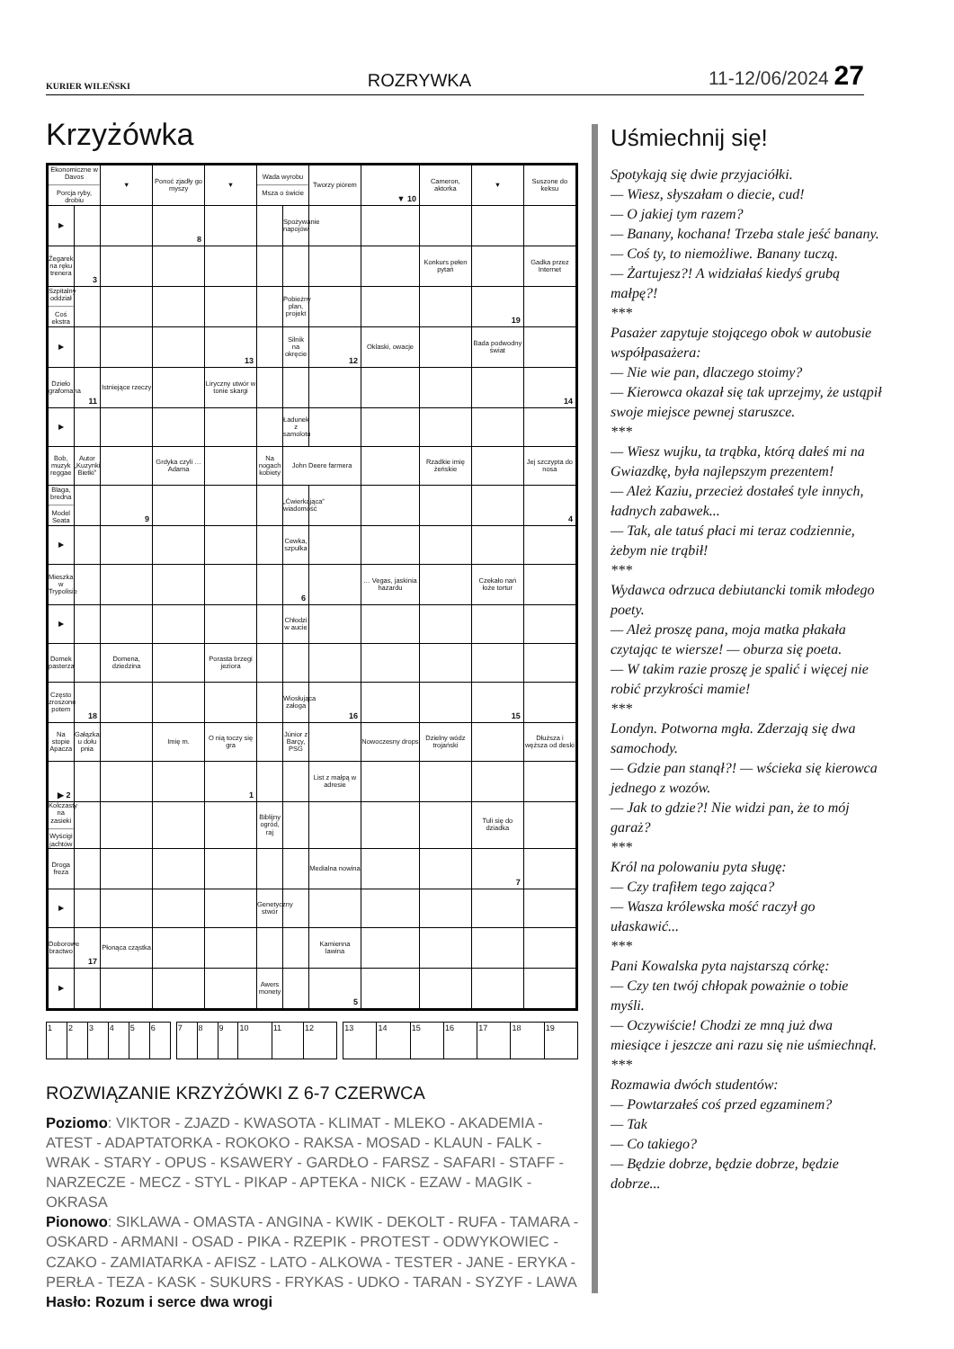KURIER WILEŃSKI ROZRYWKA 11-12/06/2024 27
Krzyżówka
| Ekonomiczne w Davos Porcja ryby, drobiu | | ▼ | Ponoć zjadły go myszy | ▼ | Wada wyrobu Msza o świcie | | Tworzy piórem | ▼ 10 | Cameron, aktorka | ▼ | Suszone do keksu |
| ▶ | | | 8 | | | Spożywanie napojów | | | | | |
| Żegarek na ręku trenera | 3 | | | | | | | | Konkurs pełen pytań | | Gadka przez Internet |
| Szpitalny oddział Coś ekstra | | | | | | Pobieżny plan, projekt | | | | 19 | |
| ▶ | | | | 13 | | Silnik na okręcie | 12 | Oklaski, owacje | | Bada podwodny świat | |
| Dzieło grafomana | 11 | Istniejące rzeczy | | Liryczny utwór w tonie skargi | | | | | | | 14 |
| ▶ | | | | | | Ładunek z samolotu | | | | | |
| Bob, muzyk reggae | Autor „Kuzynki Bietki” | | Grdyka czyli … Adama | | Na nogach kobiety | John Deere farmera | | | Rzadkie imię żeńskie | | Jej szczypta do nosa |
| Blaga, bredna Model Seata | | 9 | | | | „Ćwierkająca” wiadomość | | | | | 4 |
| ▶ | | | | | | Cewka, szpulka | | | | | |
| Mieszka w Trypolisie | | | | | | 6 | | … Vegas, jaskinia hazardu | | Czekało nań łoże tortur | |
| ▶ | | | | | | Chłodzi w aucie | | | | | |
| Domek pasterza | | Domena, dziedzina | | Porasta brzegi jeziora | | | | | | | |
| Często zroszone potem | 18 | | | | | Wiosłująca załoga | 16 | | | 15 | |
| Na stopie Apacza | Gałązka u dołu pnia | | Imię m. | O nią toczy się gra | | Júnior z Barçy, PSG | | Nowoczesny drops | Dzielny wódz trojański | | Dłuższa i węższa od deski |
| ▶ 2 | | | | 1 | | | List z małpą w adresie | | | | |
| Kolczasty na zasieki Wyścigi jachtów | | | | | Biblijny ogród, raj | | | | | Tuli się do dziadka | |
| Droga freza | | | | | | | Medialna nowina | | | 7 | |
| ▶ | | | | | Genetyczny stwór | | | | | | |
| Doborowe bractwo | 17 | Płonąca cząstka | | | | | Kamienna lawina | | | | |
| ▶ | | | | | Awers monety | | 5 | | | | |
| 1 | 2 | 3 | 4 | 5 | 6 | | 7 | 8 | 9 | 10 | 11 | 12 | | 13 | 14 | 15 | 16 | 17 | 18 | 19 |
ROZWIĄZANIE KRZYŻÓWKI Z 6-7 CZERWCA
Poziomo: VIKTOR - ZJAZD - KWASOTA - KLIMAT - MLEKO - AKADEMIA - ATEST - ADAPTATORKA - ROKOKO - RAKSA - MOSAD - KLAUN - FALK - WRAK - STARY - OPUS - KSAWERY - GARDŁO - FARSZ - SAFARI - STAFF - NARZECZE - MECZ - STYL - PIKAP - APTEKA - NICK - EZAW - MAGIK - OKRASA
Pionowo: SIKLAWA - OMASTA - ANGINA - KWIK - DEKOLT - RUFA - TAMARA - OSKARD - ARMANI - OSAD - PIKA - RZEPIK - PROTEST - ODWYKOWIEC - CZAKO - ZAMIATARKA - AFISZ - LATO - ALKOWA - TESTER - JANE - ERYKA - PERŁA - TEZA - KASK - SUKURS - FRYKAS - UDKO - TARAN - SYZYF - LAWA
Hasło: Rozum i serce dwa wrogi
Uśmiechnij się!
Spotykają się dwie przyjaciółki.
— Wiesz, słyszałam o diecie, cud!
— O jakiej tym razem?
— Banany, kochana! Trzeba stale jeść banany.
— Coś ty, to niemożliwe. Banany tuczą.
— Żartujesz?! A widziałaś kiedyś grubą małpę?!
***
Pasażer zapytuje stojącego obok w autobusie współpasażera:
— Nie wie pan, dlaczego stoimy?
— Kierowca okazał się tak uprzejmy, że ustąpił swoje miejsce pewnej staruszce.
***
— Wiesz wujku, ta trąbka, którą dałeś mi na Gwiazdkę, była najlepszym prezentem!
— Ależ Kaziu, przecież dostałeś tyle innych, ładnych zabawek...
— Tak, ale tatuś płaci mi teraz codziennie, żebym nie trąbił!
***
Wydawca odrzuca debiutancki tomik młodego poety.
— Ależ proszę pana, moja matka płakała czytając te wiersze! — oburza się poeta.
— W takim razie proszę je spalić i więcej nie robić przykrości mamie!
***
Londyn. Potworna mgła. Zderzają się dwa samochody.
— Gdzie pan stanął?! — wścieka się kierowca jednego z wozów.
— Jak to gdzie?! Nie widzi pan, że to mój garaż?
***
Król na polowaniu pyta sługę:
— Czy trafiłem tego zająca?
— Wasza królewska mość raczył go ułaskawić...
***
Pani Kowalska pyta najstarszą córkę:
— Czy ten twój chłopak poważnie o tobie myśli.
— Oczywiście! Chodzi ze mną już dwa miesiące i jeszcze ani razu się nie uśmiechnął.
***
Rozmawia dwóch studentów:
— Powtarzałeś coś przed egzaminem?
— Tak
— Co takiego?
— Będzie dobrze, będzie dobrze, będzie dobrze...